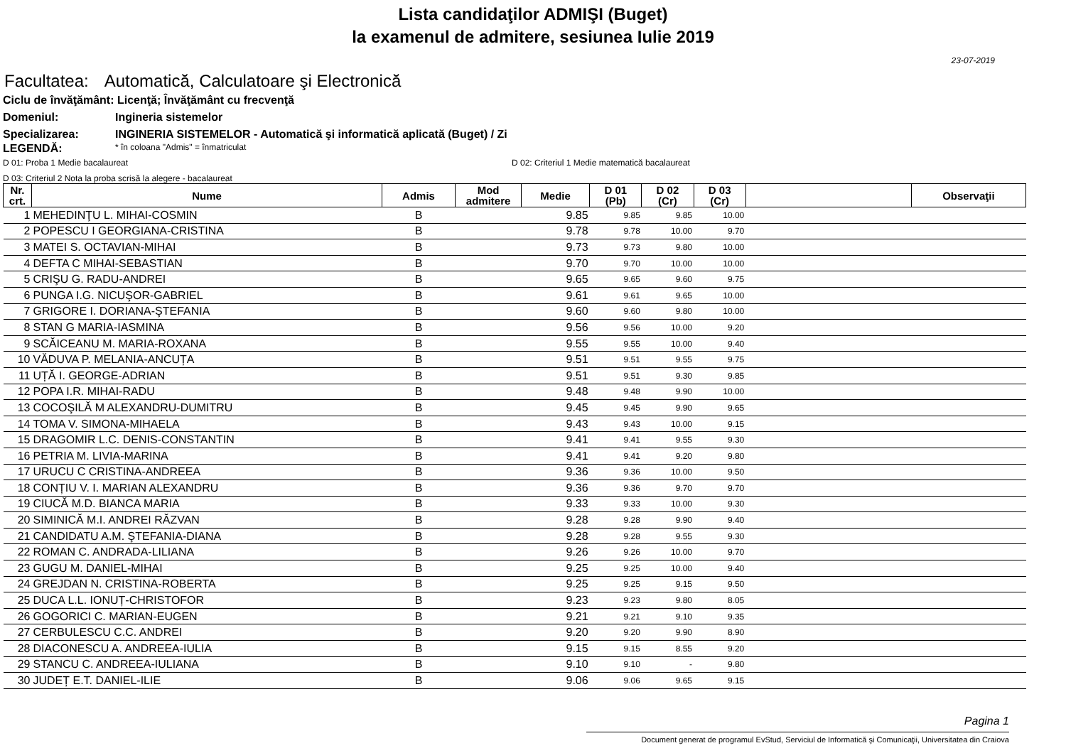Lista candidaţilor ADMIŞI (Buget)
la examenul de admitere, sesiunea Iulie 2019
23-07-2019
Facultatea: Automatică, Calculatoare şi Electronică
Ciclu de învăţământ: Licenţă; Învăţământ cu frecvenţă
Domeniul: Ingineria sistemelor
Specializarea: INGINERIA SISTEMELOR - Automatică şi informatică aplicată (Buget) / Zi
LEGENDĂ:
* în coloana "Admis" = înmatriculat
D 01: Proba 1 Medie bacalaureat D 02: Criteriul 1 Medie matematică bacalaureat
D 03: Criteriul 2 Nota la proba scrisă la alegere - bacalaureat
| Nr. crt. | Nume | Admis | Mod admitere | Medie | D 01 (Pb) | D 02 (Cr) | D 03 (Cr) | | Observaţii |
| --- | --- | --- | --- | --- | --- | --- | --- | --- | --- |
| 1 | MEHEDINŢU L. MIHAI-COSMIN | B | | 9.85 | 9.85 | 9.85 | 10.00 | | |
| 2 | POPESCU I GEORGIANA-CRISTINA | B | | 9.78 | 9.78 | 10.00 | 9.70 | | |
| 3 | MATEI S. OCTAVIAN-MIHAI | B | | 9.73 | 9.73 | 9.80 | 10.00 | | |
| 4 | DEFTA C MIHAI-SEBASTIAN | B | | 9.70 | 9.70 | 10.00 | 10.00 | | |
| 5 | CRIŞU G. RADU-ANDREI | B | | 9.65 | 9.65 | 9.60 | 9.75 | | |
| 6 | PUNGA I.G. NICUŞOR-GABRIEL | B | | 9.61 | 9.61 | 9.65 | 10.00 | | |
| 7 | GRIGORE I. DORIANA-ŞTEFANIA | B | | 9.60 | 9.60 | 9.80 | 10.00 | | |
| 8 | STAN G MARIA-IASMINA | B | | 9.56 | 9.56 | 10.00 | 9.20 | | |
| 9 | SCĂICEANU M. MARIA-ROXANA | B | | 9.55 | 9.55 | 10.00 | 9.40 | | |
| 10 | VĂDUVA P. MELANIA-ANCUȚA | B | | 9.51 | 9.51 | 9.55 | 9.75 | | |
| 11 | UȚĂ I. GEORGE-ADRIAN | B | | 9.51 | 9.51 | 9.30 | 9.85 | | |
| 12 | POPA I.R. MIHAI-RADU | B | | 9.48 | 9.48 | 9.90 | 10.00 | | |
| 13 | COCOŞILĂ M ALEXANDRU-DUMITRU | B | | 9.45 | 9.45 | 9.90 | 9.65 | | |
| 14 | TOMA V. SIMONA-MIHAELA | B | | 9.43 | 9.43 | 10.00 | 9.15 | | |
| 15 | DRAGOMIR L.C. DENIS-CONSTANTIN | B | | 9.41 | 9.41 | 9.55 | 9.30 | | |
| 16 | PETRIA M. LIVIA-MARINA | B | | 9.41 | 9.41 | 9.20 | 9.80 | | |
| 17 | URUCU C CRISTINA-ANDREEA | B | | 9.36 | 9.36 | 10.00 | 9.50 | | |
| 18 | CONȚIU V. I. MARIAN ALEXANDRU | B | | 9.36 | 9.36 | 9.70 | 9.70 | | |
| 19 | CIUCĂ M.D. BIANCA MARIA | B | | 9.33 | 9.33 | 10.00 | 9.30 | | |
| 20 | SIMINICĂ M.I. ANDREI RĂZVAN | B | | 9.28 | 9.28 | 9.90 | 9.40 | | |
| 21 | CANDIDATU A.M. ŞTEFANIA-DIANA | B | | 9.28 | 9.28 | 9.55 | 9.30 | | |
| 22 | ROMAN C. ANDRADA-LILIANA | B | | 9.26 | 9.26 | 10.00 | 9.70 | | |
| 23 | GUGU M. DANIEL-MIHAI | B | | 9.25 | 9.25 | 10.00 | 9.40 | | |
| 24 | GREJDAN N. CRISTINA-ROBERTA | B | | 9.25 | 9.25 | 9.15 | 9.50 | | |
| 25 | DUCA L.L. IONUȚ-CHRISTOFOR | B | | 9.23 | 9.23 | 9.80 | 8.05 | | |
| 26 | GOGORICI C. MARIAN-EUGEN | B | | 9.21 | 9.21 | 9.10 | 9.35 | | |
| 27 | CERBULESCU C.C. ANDREI | B | | 9.20 | 9.20 | 9.90 | 8.90 | | |
| 28 | DIACONESCU A. ANDREEA-IULIA | B | | 9.15 | 9.15 | 8.55 | 9.20 | | |
| 29 | STANCU C. ANDREEA-IULIANA | B | | 9.10 | 9.10 | - | 9.80 | | |
| 30 | JUDEȚ E.T. DANIEL-ILIE | B | | 9.06 | 9.06 | 9.65 | 9.15 | | |
Pagina 1
Document generat de programul EvStud, Serviciul de Informatică şi Comunicaţii, Universitatea din Craiova